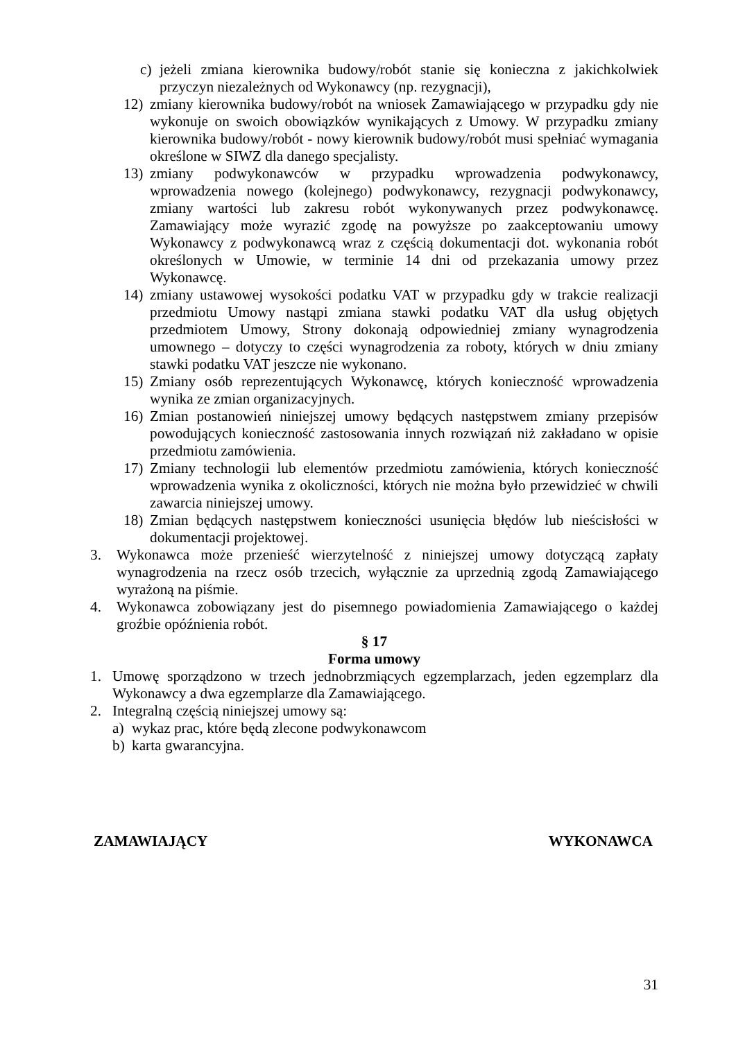c) jeżeli zmiana kierownika budowy/robót stanie się konieczna z jakichkolwiek przyczyn niezależnych od Wykonawcy (np. rezygnacji),
12) zmiany kierownika budowy/robót na wniosek Zamawiającego w przypadku gdy nie wykonuje on swoich obowiązków wynikających z Umowy. W przypadku zmiany kierownika budowy/robót - nowy kierownik budowy/robót musi spełniać wymagania określone w SIWZ dla danego specjalisty.
13) zmiany podwykonawców w przypadku wprowadzenia podwykonawcy, wprowadzenia nowego (kolejnego) podwykonawcy, rezygnacji podwykonawcy, zmiany wartości lub zakresu robót wykonywanych przez podwykonawcę. Zamawiający może wyrazić zgodę na powyższe po zaakceptowaniu umowy Wykonawcy z podwykonawcą wraz z częścią dokumentacji dot. wykonania robót określonych w Umowie, w terminie 14 dni od przekazania umowy przez Wykonawcę.
14) zmiany ustawowej wysokości podatku VAT w przypadku gdy w trakcie realizacji przedmiotu Umowy nastąpi zmiana stawki podatku VAT dla usług objętych przedmiotem Umowy, Strony dokonają odpowiedniej zmiany wynagrodzenia umownego – dotyczy to części wynagrodzenia za roboty, których w dniu zmiany stawki podatku VAT jeszcze nie wykonano.
15) Zmiany osób reprezentujących Wykonawcę, których konieczność wprowadzenia wynika ze zmian organizacyjnych.
16) Zmian postanowień niniejszej umowy będących następstwem zmiany przepisów powodujących konieczność zastosowania innych rozwiązań niż zakładano w opisie przedmiotu zamówienia.
17) Zmiany technologii lub elementów przedmiotu zamówienia, których konieczność wprowadzenia wynika z okoliczności, których nie można było przewidzieć w chwili zawarcia niniejszej umowy.
18) Zmian będących następstwem konieczności usunięcia błędów lub nieścisłości w dokumentacji projektowej.
3. Wykonawca może przenieść wierzytelność z niniejszej umowy dotyczącą zapłaty wynagrodzenia na rzecz osób trzecich, wyłącznie za uprzednią zgodą Zamawiającego wyrażoną na piśmie.
4. Wykonawca zobowiązany jest do pisemnego powiadomienia Zamawiającego o każdej groźbie opóźnienia robót.
§ 17
Forma umowy
1. Umowę sporządzono w trzech jednobrzmiących egzemplarzach, jeden egzemplarz dla Wykonawcy a dwa egzemplarze dla Zamawiającego.
2. Integralną częścią niniejszej umowy są:
a) wykaz prac, które będą zlecone podwykonawcom
b) karta gwarancyjna.
ZAMAWIAJĄCY WYKONAWCA
31